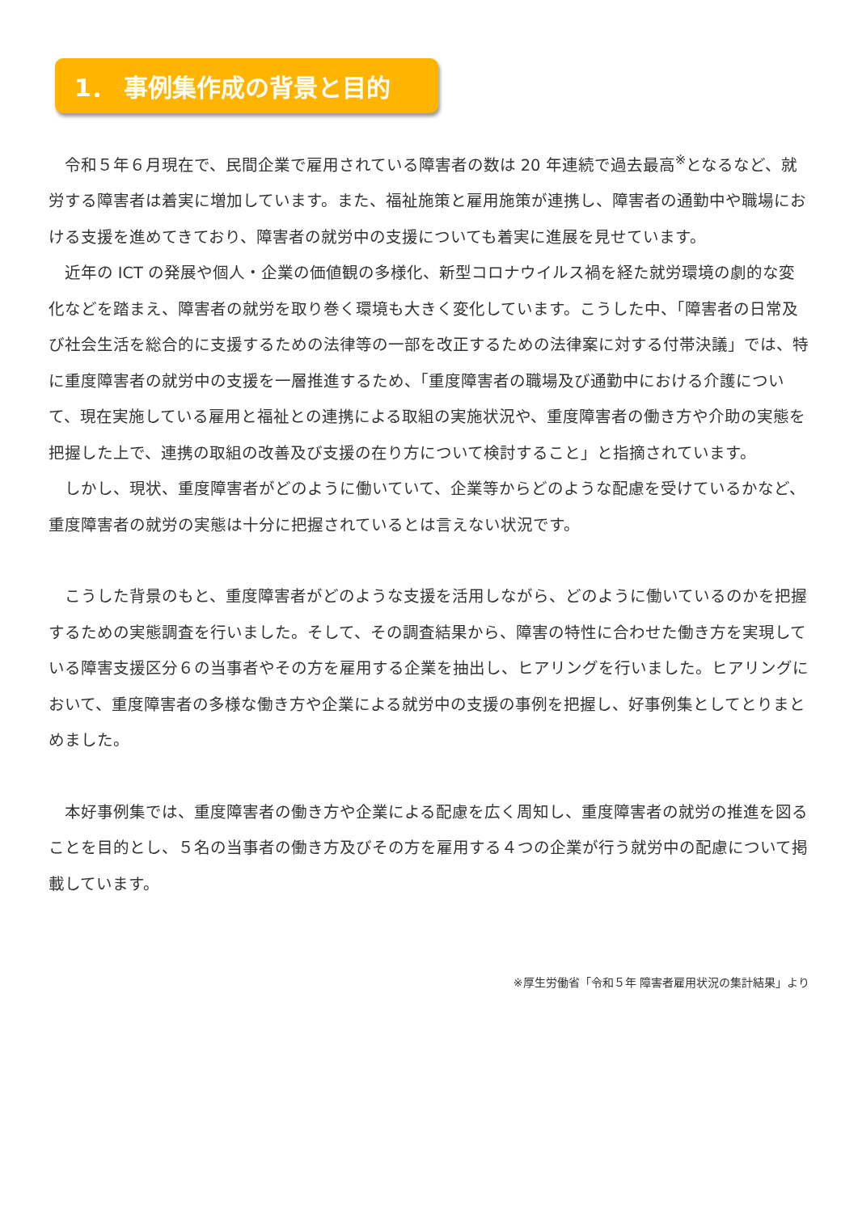1． 事例集作成の背景と目的
令和５年６月現在で、民間企業で雇用されている障害者の数は 20 年連続で過去最高<sup>※</sup>となるなど、就労する障害者は着実に増加しています。また、福祉施策と雇用施策が連携し、障害者の通勤中や職場における支援を進めてきており、障害者の就労中の支援についても着実に進展を見せています。
近年の ICT の発展や個人・企業の価値観の多様化、新型コロナウイルス禍を経た就労環境の劇的な変化などを踏まえ、障害者の就労を取り巻く環境も大きく変化しています。こうした中、「障害者の日常及び社会生活を総合的に支援するための法律等の一部を改正するための法律案に対する付帯決議」では、特に重度障害者の就労中の支援を一層推進するため、「重度障害者の職場及び通勤中における介護について、現在実施している雇用と福祉との連携による取組の実施状況や、重度障害者の働き方や介助の実態を把握した上で、連携の取組の改善及び支援の在り方について検討すること」と指摘されています。
しかし、現状、重度障害者がどのように働いていて、企業等からどのような配慮を受けているかなど、重度障害者の就労の実態は十分に把握されているとは言えない状況です。
こうした背景のもと、重度障害者がどのような支援を活用しながら、どのように働いているのかを把握するための実態調査を行いました。そして、その調査結果から、障害の特性に合わせた働き方を実現している障害支援区分６の当事者やその方を雇用する企業を抽出し、ヒアリングを行いました。ヒアリングにおいて、重度障害者の多様な働き方や企業による就労中の支援の事例を把握し、好事例集としてとりまとめました。
本好事例集では、重度障害者の働き方や企業による配慮を広く周知し、重度障害者の就労の推進を図ることを目的とし、５名の当事者の働き方及びその方を雇用する４つの企業が行う就労中の配慮について掲載しています。
※厚生労働省「令和５年 障害者雇用状況の集計結果」より